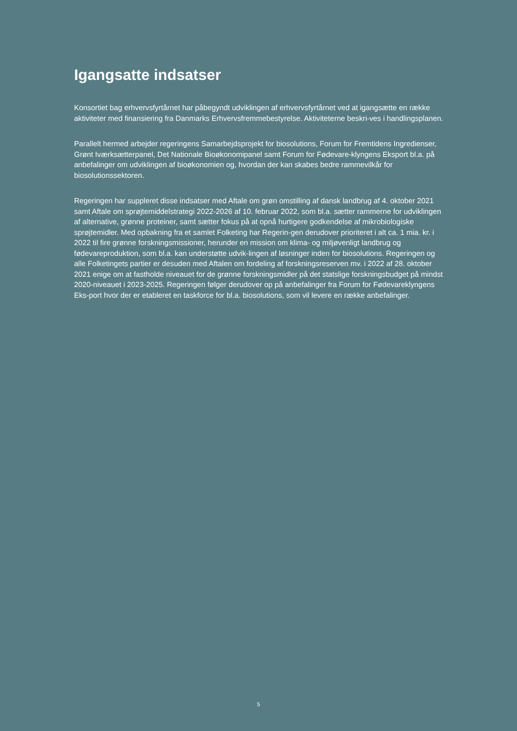Igangsatte indsatser
Konsortiet bag erhvervsfyrtårnet har påbegyndt udviklingen af erhvervsfyrtårnet ved at igangsætte en række aktiviteter med finansiering fra Danmarks Erhvervsfremmebestyrelse. Aktiviteterne beskri-ves i handlingsplanen.
Parallelt hermed arbejder regeringens Samarbejdsprojekt for biosolutions, Forum for Fremtidens Ingredienser, Grønt Iværksætterpanel, Det Nationale Bioøkonomipanel samt Forum for Fødevare-klyngens Eksport bl.a. på anbefalinger om udviklingen af bioøkonomien og, hvordan der kan skabes bedre rammevilkår for biosolutionssektoren.
Regeringen har suppleret disse indsatser med Aftale om grøn omstilling af dansk landbrug af 4. oktober 2021 samt Aftale om sprøjtemiddelstrategi 2022-2026 af 10. februar 2022, som bl.a. sætter rammerne for udviklingen af alternative, grønne proteiner, samt sætter fokus på at opnå hurtigere godkendelse af mikrobiologiske sprøjtemidler. Med opbakning fra et samlet Folketing har Regerin-gen derudover prioriteret i alt ca. 1 mia. kr. i 2022 til fire grønne forskningsmissioner, herunder en mission om klima- og miljøvenligt landbrug og fødevareproduktion, som bl.a. kan understøtte udvik-lingen af løsninger inden for biosolutions. Regeringen og alle Folketingets partier er desuden med Aftalen om fordeling af forskningsreserven mv. i 2022 af 28. oktober 2021 enige om at fastholde niveauet for de grønne forskningsmidler på det statslige forskningsbudget på mindst 2020-niveauet i 2023-2025. Regeringen følger derudover op på anbefalinger fra Forum for Fødevareklyngens Eks-port hvor der er etableret en taskforce for bl.a. biosolutions, som vil levere en række anbefalinger.
5